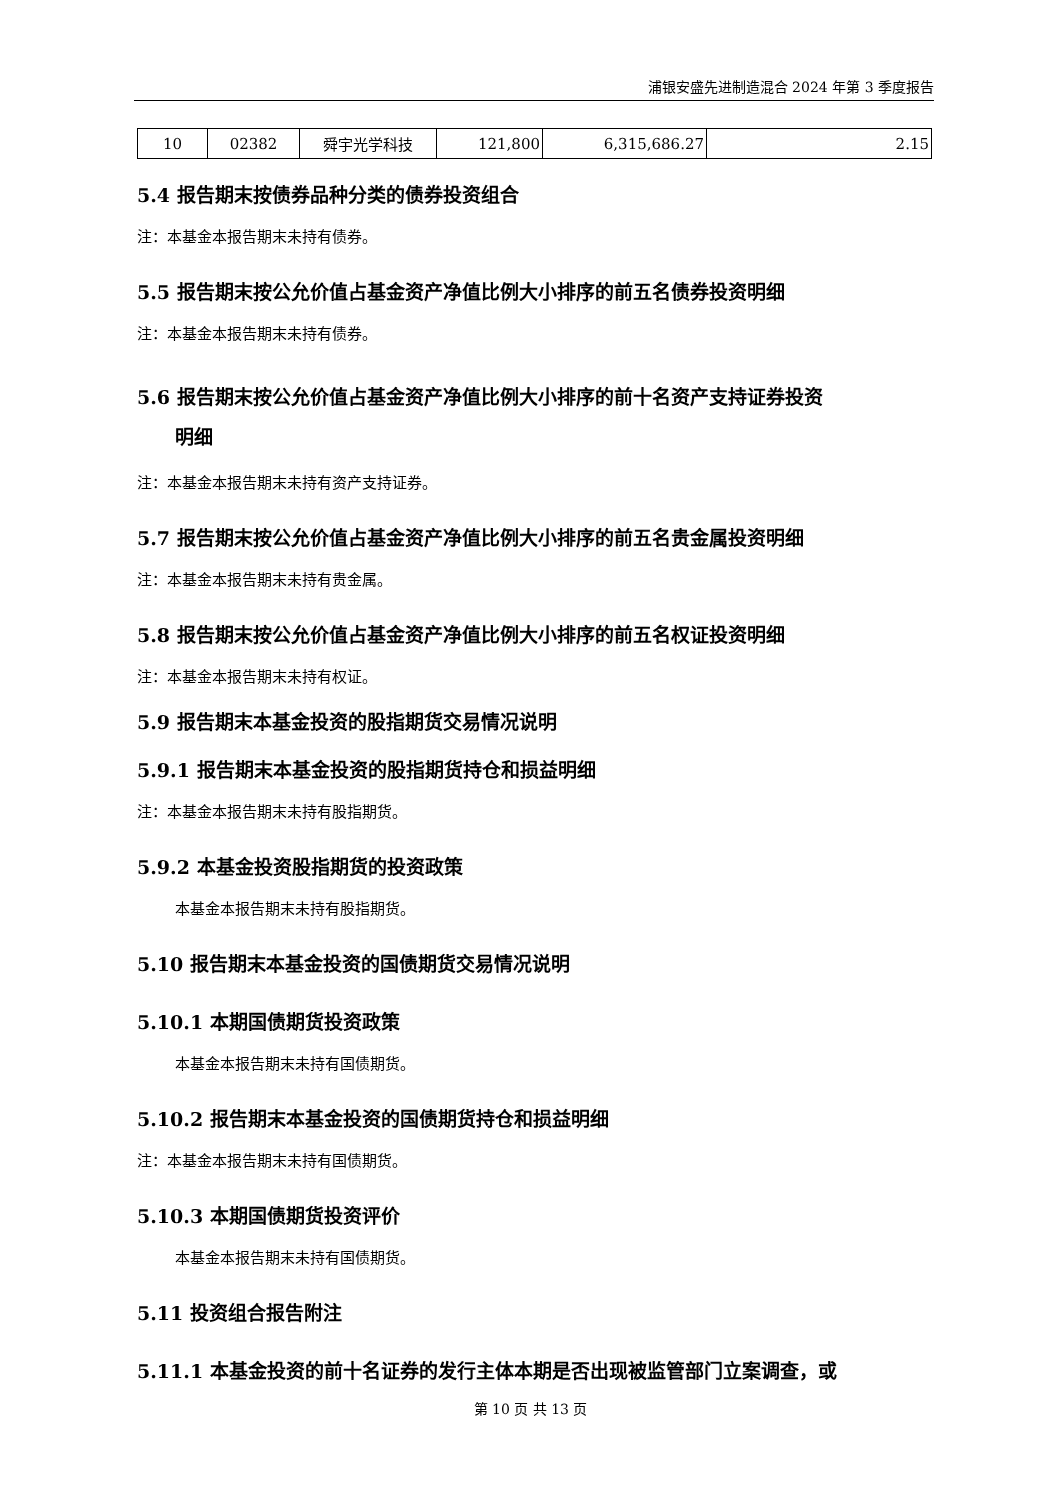浦银安盛先进制造混合 2024 年第 3 季度报告
| 10 | 02382 | 舜宇光学科技 | 121,800 | 6,315,686.27 | 2.15 |
5.4 报告期末按债券品种分类的债券投资组合
注：本基金本报告期末未持有债券。
5.5 报告期末按公允价值占基金资产净值比例大小排序的前五名债券投资明细
注：本基金本报告期末未持有债券。
5.6 报告期末按公允价值占基金资产净值比例大小排序的前十名资产支持证券投资
明细
注：本基金本报告期末未持有资产支持证券。
5.7 报告期末按公允价值占基金资产净值比例大小排序的前五名贵金属投资明细
注：本基金本报告期末未持有贵金属。
5.8 报告期末按公允价值占基金资产净值比例大小排序的前五名权证投资明细
注：本基金本报告期末未持有权证。
5.9 报告期末本基金投资的股指期货交易情况说明
5.9.1 报告期末本基金投资的股指期货持仓和损益明细
注：本基金本报告期末未持有股指期货。
5.9.2 本基金投资股指期货的投资政策
本基金本报告期末未持有股指期货。
5.10 报告期末本基金投资的国债期货交易情况说明
5.10.1 本期国债期货投资政策
本基金本报告期末未持有国债期货。
5.10.2 报告期末本基金投资的国债期货持仓和损益明细
注：本基金本报告期末未持有国债期货。
5.10.3 本期国债期货投资评价
本基金本报告期末未持有国债期货。
5.11 投资组合报告附注
5.11.1 本基金投资的前十名证券的发行主体本期是否出现被监管部门立案调查，或
第 10 页 共 13 页